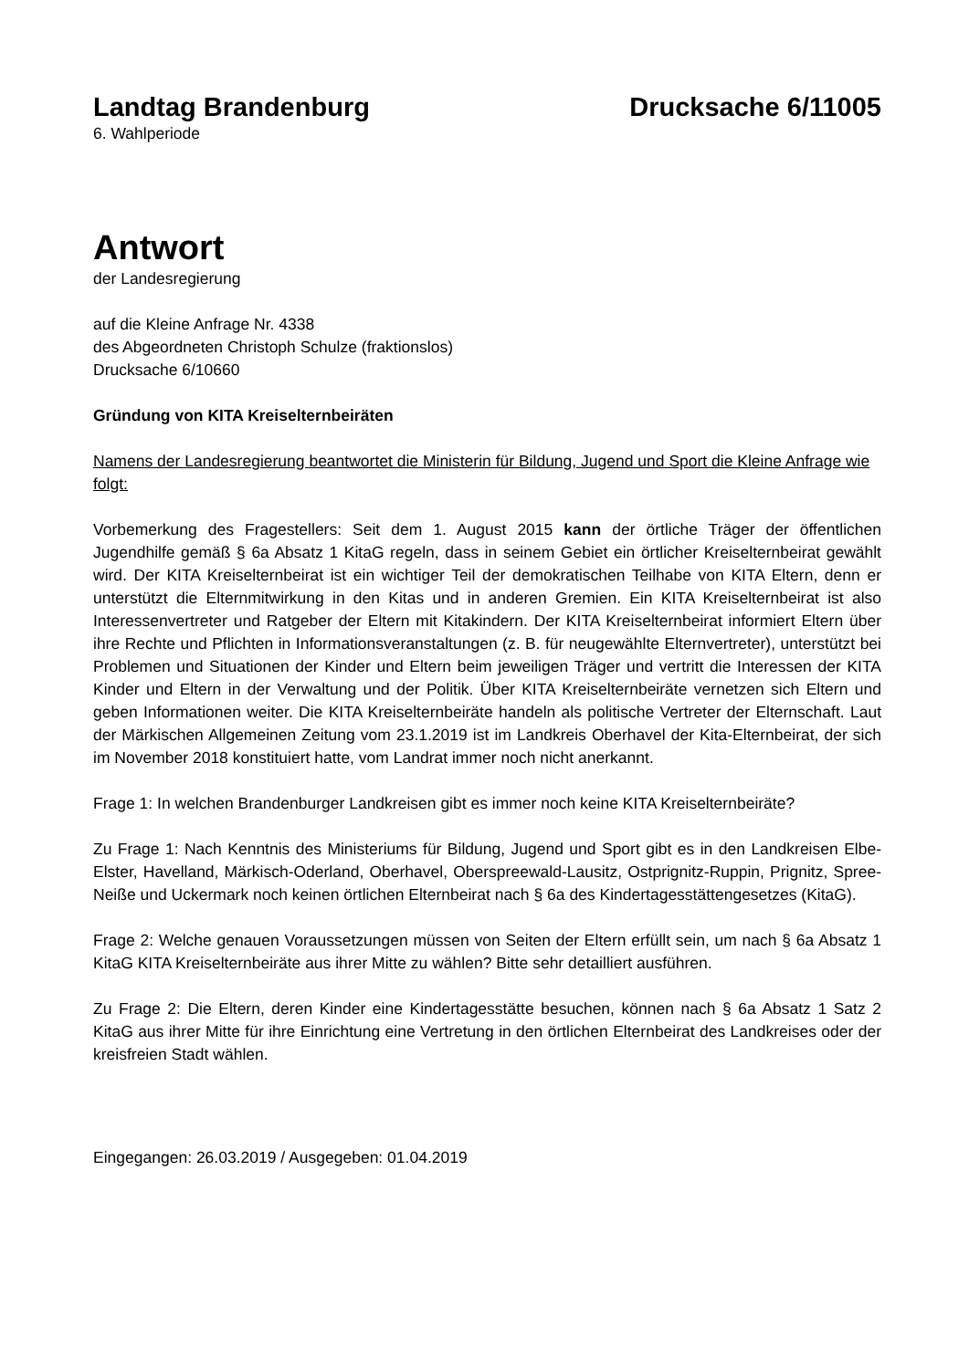Landtag Brandenburg Drucksache 6/11005
6. Wahlperiode
Antwort
der Landesregierung
auf die Kleine Anfrage Nr. 4338
des Abgeordneten Christoph Schulze (fraktionslos)
Drucksache 6/10660
Gründung von KITA Kreiselternbeiräten
Namens der Landesregierung beantwortet die Ministerin für Bildung, Jugend und Sport die Kleine Anfrage wie folgt:
Vorbemerkung des Fragestellers: Seit dem 1. August 2015 kann der örtliche Träger der öffentlichen Jugendhilfe gemäß § 6a Absatz 1 KitaG regeln, dass in seinem Gebiet ein örtlicher Kreiselternbeirat gewählt wird. Der KITA Kreiselternbeirat ist ein wichtiger Teil der demokratischen Teilhabe von KITA Eltern, denn er unterstützt die Elternmitwirkung in den Kitas und in anderen Gremien. Ein KITA Kreiselternbeirat ist also Interessenvertreter und Ratgeber der Eltern mit Kitakindern. Der KITA Kreiselternbeirat informiert Eltern über ihre Rechte und Pflichten in Informationsveranstaltungen (z. B. für neugewählte Elternvertreter), unterstützt bei Problemen und Situationen der Kinder und Eltern beim jeweiligen Träger und vertritt die Interessen der KITA Kinder und Eltern in der Verwaltung und der Politik. Über KITA Kreiselternbeiräte vernetzen sich Eltern und geben Informationen weiter. Die KITA Kreiselternbeiräte handeln als politische Vertreter der Elternschaft. Laut der Märkischen Allgemeinen Zeitung vom 23.1.2019 ist im Landkreis Oberhavel der Kita-Elternbeirat, der sich im November 2018 konstituiert hatte, vom Landrat immer noch nicht anerkannt.
Frage 1: In welchen Brandenburger Landkreisen gibt es immer noch keine KITA Kreiselternbeiräte?
Zu Frage 1: Nach Kenntnis des Ministeriums für Bildung, Jugend und Sport gibt es in den Landkreisen Elbe-Elster, Havelland, Märkisch-Oderland, Oberhavel, Oberspreewald-Lausitz, Ostprignitz-Ruppin, Prignitz, Spree-Neiße und Uckermark noch keinen örtlichen Elternbeirat nach § 6a des Kindertagesstättengesetzes (KitaG).
Frage 2: Welche genauen Voraussetzungen müssen von Seiten der Eltern erfüllt sein, um nach § 6a Absatz 1 KitaG KITA Kreiselternbeiräte aus ihrer Mitte zu wählen? Bitte sehr detailliert ausführen.
Zu Frage 2: Die Eltern, deren Kinder eine Kindertagesstätte besuchen, können nach § 6a Absatz 1 Satz 2 KitaG aus ihrer Mitte für ihre Einrichtung eine Vertretung in den örtlichen Elternbeirat des Landkreises oder der kreisfreien Stadt wählen.
Eingegangen: 26.03.2019 / Ausgegeben: 01.04.2019